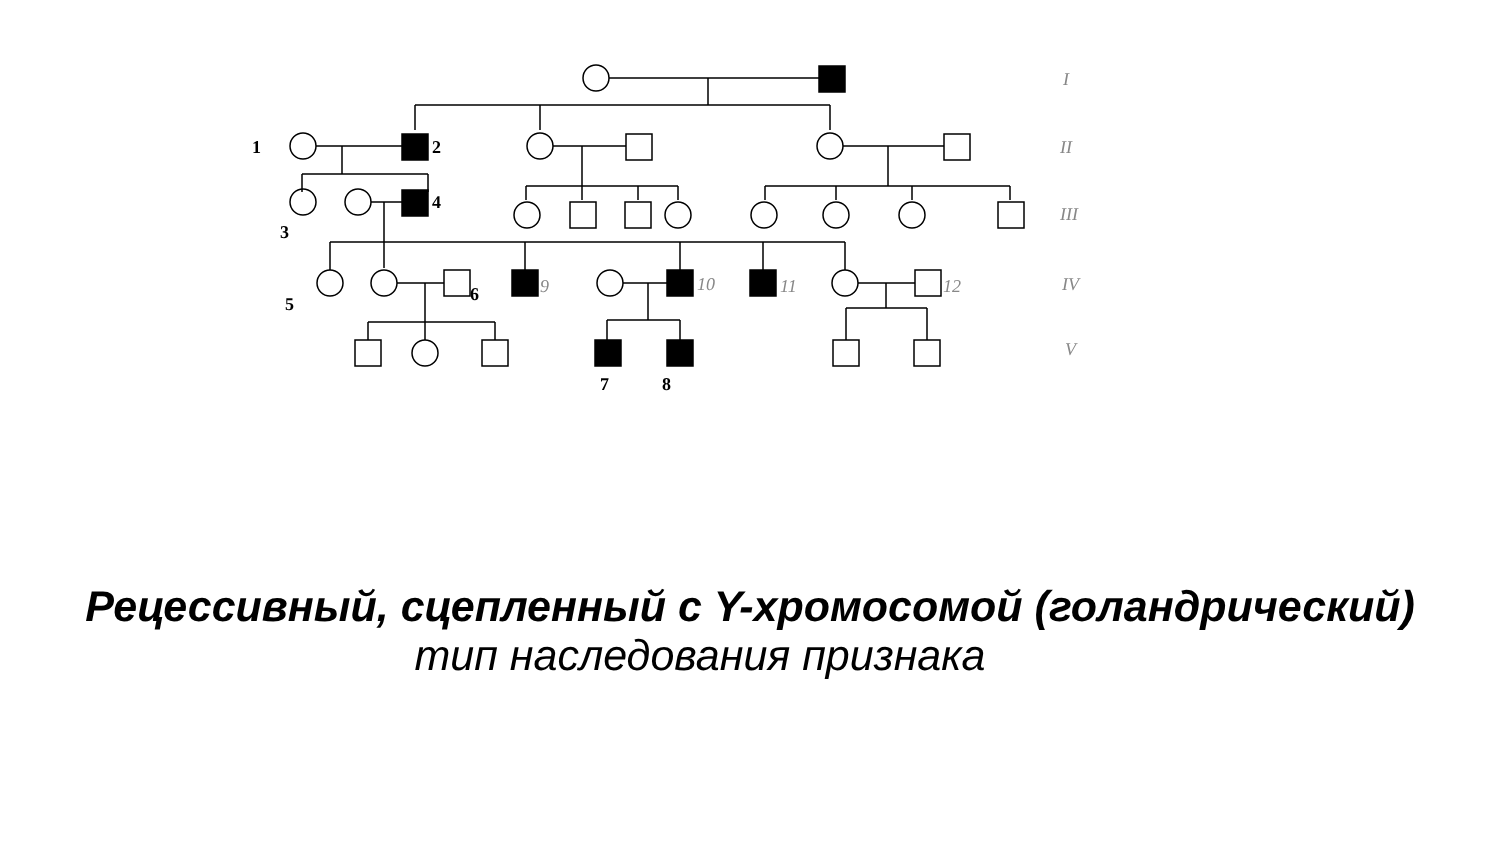1
2
3
4
5
6
7
8
9
10
11
12
I
II
III
IV
V
Рецессивный, сцепленный с Y-хромосомой (голандрический)
тип наследования признака